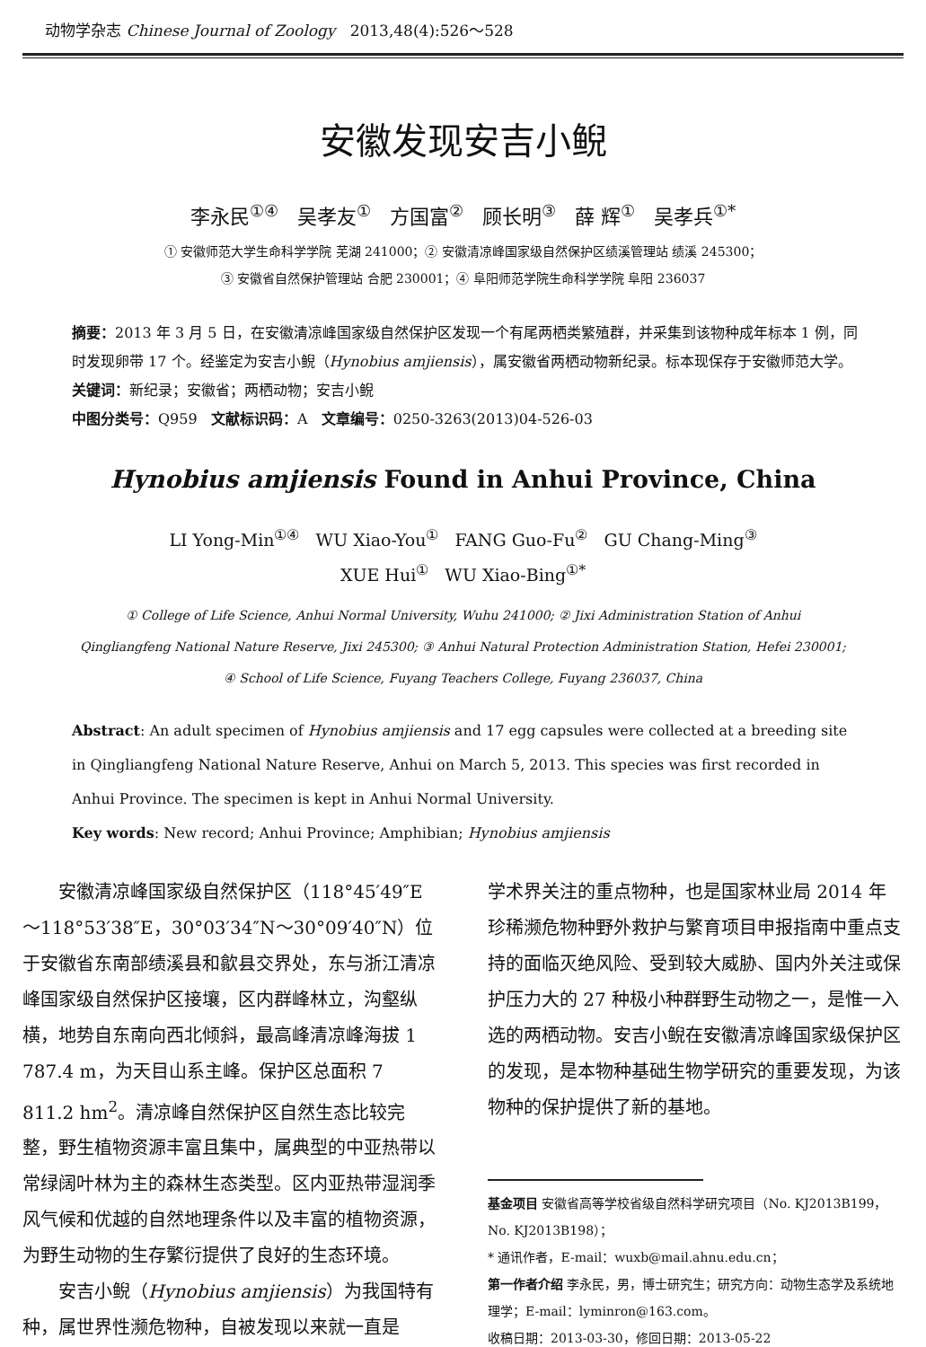动物学杂志 Chinese Journal of Zoology 2013,48(4):526～528
安徽发现安吉小鲵
李永民<sup>①④</sup> 吴孝友<sup>①</sup> 方国富<sup>②</sup> 顾长明<sup>③</sup> 薛 辉<sup>①</sup> 吴孝兵<sup>①*</sup>
① 安徽师范大学生命科学学院 芜湖 241000；② 安徽清凉峰国家级自然保护区绩溪管理站 绩溪 245300；
③ 安徽省自然保护管理站 合肥 230001；④ 阜阳师范学院生命科学学院 阜阳 236037
摘要：2013 年 3 月 5 日，在安徽清凉峰国家级自然保护区发现一个有尾两栖类繁殖群，并采集到该物种成年标本 1 例，同时发现卵带 17 个。经鉴定为安吉小鲵（Hynobius amjiensis），属安徽省两栖动物新纪录。标本现保存于安徽师范大学。
关键词：新纪录；安徽省；两栖动物；安吉小鲵
中图分类号：Q959 文献标识码：A 文章编号：0250-3263(2013)04-526-03
Hynobius amjiensis Found in Anhui Province, China
LI Yong-Min<sup>①④</sup> WU Xiao-You<sup>①</sup> FANG Guo-Fu<sup>②</sup> GU Chang-Ming<sup>③</sup>
XUE Hui<sup>①</sup> WU Xiao-Bing<sup>①*</sup>
① College of Life Science, Anhui Normal University, Wuhu 241000; ② Jixi Administration Station of Anhui
Qingliangfeng National Nature Reserve, Jixi 245300; ③ Anhui Natural Protection Administration Station, Hefei 230001;
④ School of Life Science, Fuyang Teachers College, Fuyang 236037, China
Abstract: An adult specimen of Hynobius amjiensis and 17 egg capsules were collected at a breeding site in Qingliangfeng National Nature Reserve, Anhui on March 5, 2013. This species was first recorded in Anhui Province. The specimen is kept in Anhui Normal University.
Key words: New record; Anhui Province; Amphibian; Hynobius amjiensis
安徽清凉峰国家级自然保护区（118°45′49″E～118°53′38″E，30°03′34″N～30°09′40″N）位于安徽省东南部绩溪县和歙县交界处，东与浙江清凉峰国家级自然保护区接壤，区内群峰林立，沟壑纵横，地势自东南向西北倾斜，最高峰清凉峰海拔 1 787.4 m，为天目山系主峰。保护区总面积 7 811.2 hm<sup>2</sup>。清凉峰自然保护区自然生态比较完整，野生植物资源丰富且集中，属典型的中亚热带以常绿阔叶林为主的森林生态类型。区内亚热带湿润季风气候和优越的自然地理条件以及丰富的植物资源，为野生动物的生存繁衍提供了良好的生态环境。
安吉小鲵（Hynobius amjiensis）为我国特有种，属世界性濒危物种，自被发现以来就一直是
学术界关注的重点物种，也是国家林业局 2014 年珍稀濒危物种野外救护与繁育项目申报指南中重点支持的面临灭绝风险、受到较大威胁、国内外关注或保护压力大的 27 种极小种群野生动物之一，是惟一入选的两栖动物。安吉小鲵在安徽清凉峰国家级保护区的发现，是本物种基础生物学研究的重要发现，为该物种的保护提供了新的基地。
基金项目 安徽省高等学校省级自然科学研究项目（No. KJ2013B199，No. KJ2013B198）；
* 通讯作者，E-mail：wuxb@mail.ahnu.edu.cn；
第一作者介绍 李永民，男，博士研究生；研究方向：动物生态学及系统地理学；E-mail：lyminron@163.com。
收稿日期：2013-03-30，修回日期：2013-05-22